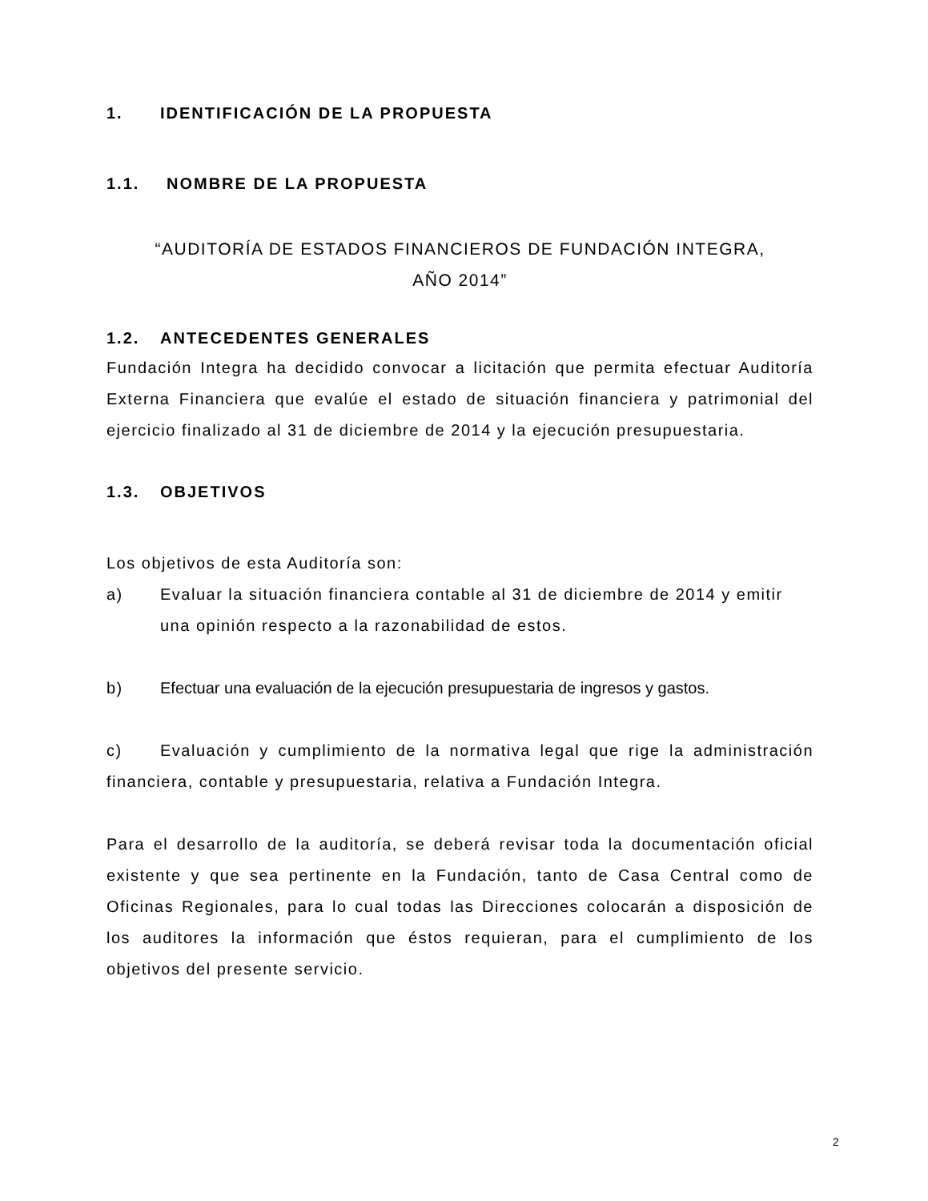1. IDENTIFICACIÓN DE LA PROPUESTA
1.1. NOMBRE DE LA PROPUESTA
“AUDITORÍA DE ESTADOS FINANCIEROS DE FUNDACIÓN INTEGRA,
AÑO 2014”
1.2. ANTECEDENTES GENERALES
Fundación Integra ha decidido convocar a licitación que permita efectuar Auditoría Externa Financiera que evalúe el estado de situación financiera y patrimonial del ejercicio finalizado al 31 de diciembre de 2014 y la ejecución presupuestaria.
1.3. OBJETIVOS
Los objetivos de esta Auditoría son:
a) Evaluar la situación financiera contable al 31 de diciembre de 2014 y emitir una opinión respecto a la razonabilidad de estos.
b) Efectuar una evaluación de la ejecución presupuestaria de ingresos y gastos.
c) Evaluación y cumplimiento de la normativa legal que rige la administración financiera, contable y presupuestaria, relativa a Fundación Integra.
Para el desarrollo de la auditoría, se deberá revisar toda la documentación oficial existente y que sea pertinente en la Fundación, tanto de Casa Central como de Oficinas Regionales, para lo cual todas las Direcciones colocarán a disposición de los auditores la información que éstos requieran, para el cumplimiento de los objetivos del presente servicio.
2